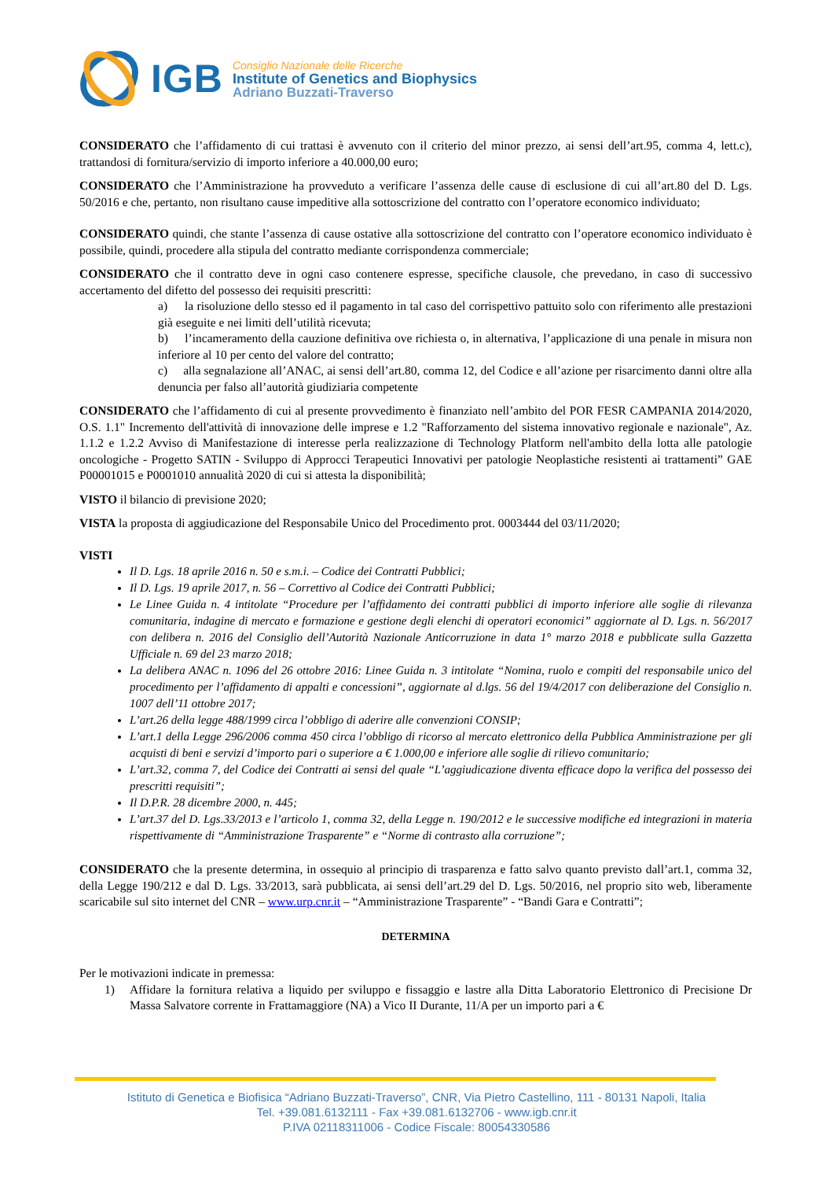IGB
Consiglio Nazionale delle Ricerche
Institute of Genetics and Biophysics
Adriano Buzzati-Traverso
CONSIDERATO che l’affidamento di cui trattasi è avvenuto con il criterio del minor prezzo, ai sensi dell’art.95, comma 4, lett.c), trattandosi di fornitura/servizio di importo inferiore a 40.000,00 euro;
CONSIDERATO che l’Amministrazione ha provveduto a verificare l’assenza delle cause di esclusione di cui all’art.80 del D. Lgs. 50/2016 e che, pertanto, non risultano cause impeditive alla sottoscrizione del contratto con l’operatore economico individuato;
CONSIDERATO quindi, che stante l’assenza di cause ostative alla sottoscrizione del contratto con l’operatore economico individuato è possibile, quindi, procedere alla stipula del contratto mediante corrispondenza commerciale;
CONSIDERATO che il contratto deve in ogni caso contenere espresse, specifiche clausole, che prevedano, in caso di successivo accertamento del difetto del possesso dei requisiti prescritti:
a) la risoluzione dello stesso ed il pagamento in tal caso del corrispettivo pattuito solo con riferimento alle prestazioni già eseguite e nei limiti dell’utilità ricevuta;
b) l’incameramento della cauzione definitiva ove richiesta o, in alternativa, l’applicazione di una penale in misura non inferiore al 10 per cento del valore del contratto;
c) alla segnalazione all’ANAC, ai sensi dell’art.80, comma 12, del Codice e all’azione per risarcimento danni oltre alla denuncia per falso all’autorità giudiziaria competente
CONSIDERATO che l’affidamento di cui al presente provvedimento è finanziato nell’ambito del POR FESR CAMPANIA 2014/2020, O.S. 1.1" Incremento dell'attività di innovazione delle imprese e 1.2 "Rafforzamento del sistema innovativo regionale e nazionale", Az. 1.1.2 e 1.2.2 Avviso di Manifestazione di interesse perla realizzazione di Technology Platform nell'ambito della lotta alle patologie oncologiche - Progetto SATIN - Sviluppo di Approcci Terapeutici Innovativi per patologie Neoplastiche resistenti ai trattamenti” GAE P00001015 e P0001010 annualità 2020 di cui si attesta la disponibilità;
VISTO il bilancio di previsione 2020;
VISTA la proposta di aggiudicazione del Responsabile Unico del Procedimento prot. 0003444 del 03/11/2020;
VISTI
Il D. Lgs. 18 aprile 2016 n. 50 e s.m.i. – Codice dei Contratti Pubblici;
Il D. Lgs. 19 aprile 2017, n. 56 – Correttivo al Codice dei Contratti Pubblici;
Le Linee Guida n. 4 intitolate “Procedure per l’affidamento dei contratti pubblici di importo inferiore alle soglie di rilevanza comunitaria, indagine di mercato e formazione e gestione degli elenchi di operatori economici” aggiornate al D. Lgs. n. 56/2017 con delibera n. 2016 del Consiglio dell’Autorità Nazionale Anticorruzione in data 1° marzo 2018 e pubblicate sulla Gazzetta Ufficiale n. 69 del 23 marzo 2018;
La delibera ANAC n. 1096 del 26 ottobre 2016: Linee Guida n. 3 intitolate “Nomina, ruolo e compiti del responsabile unico del procedimento per l’affidamento di appalti e concessioni”, aggiornate al d.lgs. 56 del 19/4/2017 con deliberazione del Consiglio n. 1007 dell’11 ottobre 2017;
L’art.26 della legge 488/1999 circa l’obbligo di aderire alle convenzioni CONSIP;
L’art.1 della Legge 296/2006 comma 450 circa l’obbligo di ricorso al mercato elettronico della Pubblica Amministrazione per gli acquisti di beni e servizi d’importo pari o superiore a € 1.000,00 e inferiore alle soglie di rilievo comunitario;
L’art.32, comma 7, del Codice dei Contratti ai sensi del quale “L’aggiudicazione diventa efficace dopo la verifica del possesso dei prescritti requisiti”;
Il D.P.R. 28 dicembre 2000, n. 445;
L’art.37 del D. Lgs.33/2013 e l’articolo 1, comma 32, della Legge n. 190/2012 e le successive modifiche ed integrazioni in materia rispettivamente di “Amministrazione Trasparente” e “Norme di contrasto alla corruzione”;
CONSIDERATO che la presente determina, in ossequio al principio di trasparenza e fatto salvo quanto previsto dall’art.1, comma 32, della Legge 190/212 e dal D. Lgs. 33/2013, sarà pubblicata, ai sensi dell’art.29 del D. Lgs. 50/2016, nel proprio sito web, liberamente scaricabile sul sito internet del CNR – www.urp.cnr.it – “Amministrazione Trasparente” - “Bandi Gara e Contratti”;
DETERMINA
Per le motivazioni indicate in premessa:
1) Affidare la fornitura relativa a liquido per sviluppo e fissaggio e lastre alla Ditta Laboratorio Elettronico di Precisione Dr Massa Salvatore corrente in Frattamaggiore (NA) a Vico II Durante, 11/A per un importo pari a €
Istituto di Genetica e Biofisica “Adriano Buzzati-Traverso”, CNR, Via Pietro Castellino, 111 - 80131 Napoli, Italia
Tel. +39.081.6132111 - Fax +39.081.6132706 - www.igb.cnr.it
P.IVA 02118311006 - Codice Fiscale: 80054330586